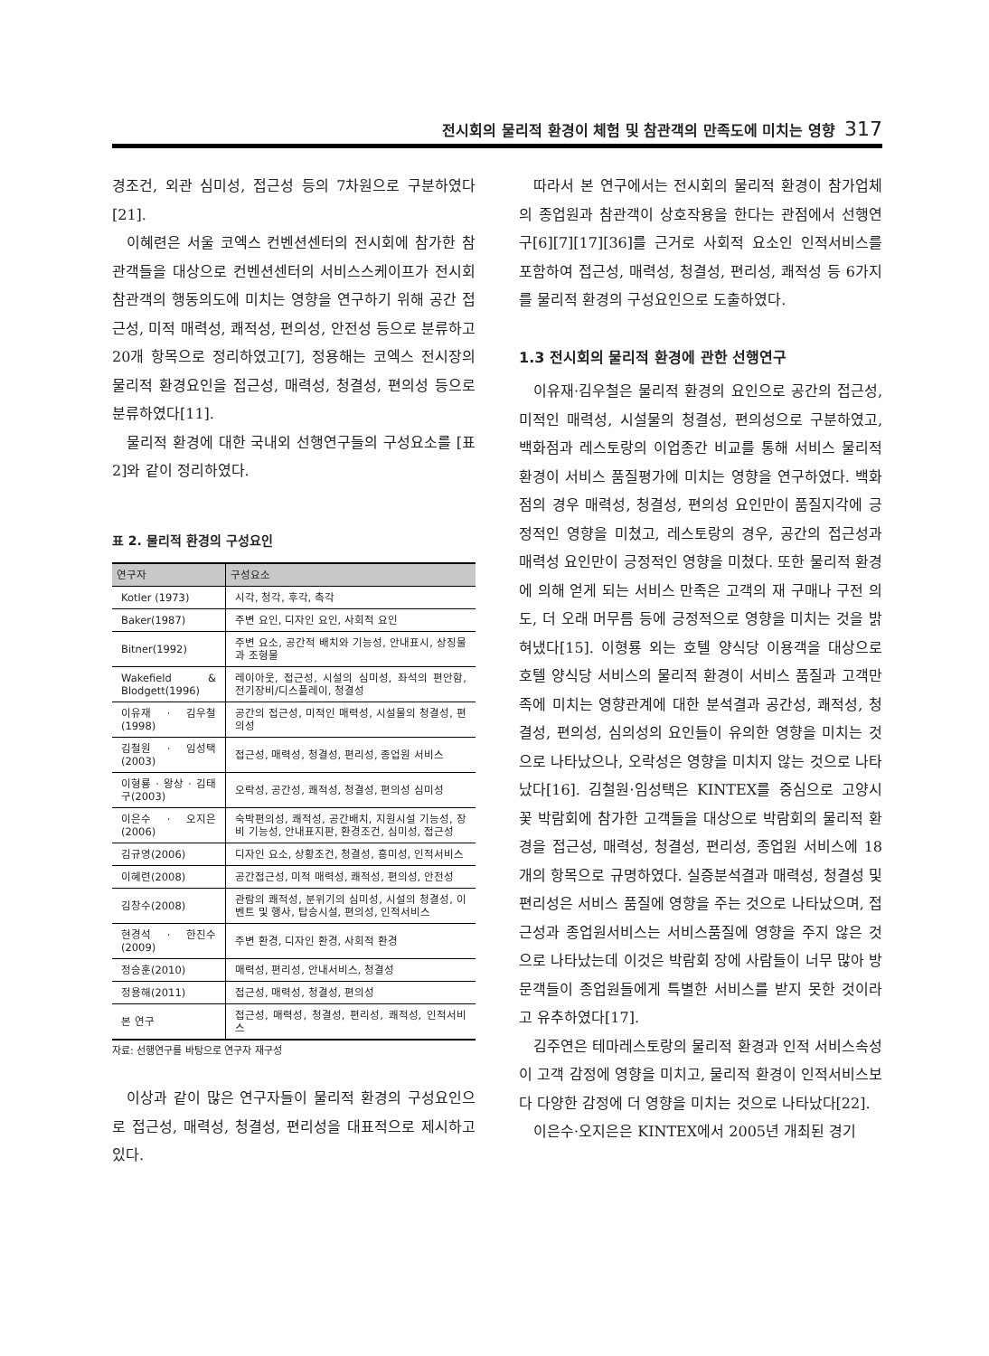전시회의 물리적 환경이 체험 및 참관객의 만족도에 미치는 영향 317
경조건, 외관 심미성, 접근성 등의 7차원으로 구분하였다[21].
이혜련은 서울 코엑스 컨벤션센터의 전시회에 참가한 참관객들을 대상으로 컨벤션센터의 서비스스케이프가 전시회참관객의 행동의도에 미치는 영향을 연구하기 위해 공간 접근성, 미적 매력성, 쾌적성, 편의성, 안전성 등으로 분류하고 20개 항목으로 정리하였고[7], 정용해는 코엑스 전시장의 물리적 환경요인을 접근성, 매력성, 청결성, 편의성 등으로 분류하였다[11].
물리적 환경에 대한 국내외 선행연구들의 구성요소를 [표 2]와 같이 정리하였다.
표 2. 물리적 환경의 구성요인
| 연구자 | 구성요소 |
| --- | --- |
| Kotler (1973) | 시각, 청각, 후각, 촉각 |
| Baker(1987) | 주변 요인, 디자인 요인, 사회적 요인 |
| Bitner(1992) | 주변 요소, 공간적 배치와 기능성, 안내표시, 상징물과 조형물 |
| Wakefield & Blodgett(1996) | 레이아웃, 접근성, 시설의 심미성, 좌석의 편안함, 전기장비/디스플레이, 청결성 |
| 이유재 · 김우철(1998) | 공간의 접근성, 미적인 매력성, 시설물의 청결성, 편의성 |
| 김철원 · 임성택(2003) | 접근성, 매력성, 청결성, 편리성, 종업원 서비스 |
| 이형룡 · 왕상 · 김태구(2003) | 오락성, 공간성, 쾌적성, 청결성, 편의성 심미성 |
| 이은수 · 오지은(2006) | 숙박편의성, 쾌적성, 공간배치, 지원시설 기능성, 장비 기능성, 안내표지판, 환경조건, 심미성, 접근성 |
| 김규영(2006) | 디자인 요소, 상황조건, 청결성, 흥미성, 인적서비스 |
| 이혜련(2008) | 공간접근성, 미적 매력성, 쾌적성, 편의성, 안전성 |
| 김창수(2008) | 관람의 쾌적성, 분위기의 심미성, 시설의 청결성, 이벤트 및 행사, 탑승시설, 편의성, 인적서비스 |
| 현경석 · 한진수(2009) | 주변 환경, 디자인 환경, 사회적 환경 |
| 정승훈(2010) | 매력성, 편리성, 안내서비스, 청결성 |
| 정용해(2011) | 접근성, 매력성, 청결성, 편의성 |
| 본 연구 | 접근성, 매력성, 청결성, 편리성, 쾌적성, 인적서비스 |
자료: 선행연구를 바탕으로 연구자 재구성
이상과 같이 많은 연구자들이 물리적 환경의 구성요인으로 접근성, 매력성, 청결성, 편리성을 대표적으로 제시하고 있다.
따라서 본 연구에서는 전시회의 물리적 환경이 참가업체의 종업원과 참관객이 상호작용을 한다는 관점에서 선행연구[6][7][17][36]를 근거로 사회적 요소인 인적서비스를 포함하여 접근성, 매력성, 청결성, 편리성, 쾌적성 등 6가지를 물리적 환경의 구성요인으로 도출하였다.
1.3 전시회의 물리적 환경에 관한 선행연구
이유재·김우철은 물리적 환경의 요인으로 공간의 접근성, 미적인 매력성, 시설물의 청결성, 편의성으로 구분하였고, 백화점과 레스토랑의 이업종간 비교를 통해 서비스 물리적 환경이 서비스 품질평가에 미치는 영향을 연구하였다. 백화점의 경우 매력성, 청결성, 편의성 요인만이 품질지각에 긍정적인 영향을 미쳤고, 레스토랑의 경우, 공간의 접근성과 매력성 요인만이 긍정적인 영향을 미쳤다. 또한 물리적 환경에 의해 얻게 되는 서비스 만족은 고객의 재 구매나 구전 의도, 더 오래 머무름 등에 긍정적으로 영향을 미치는 것을 밝혀냈다[15]. 이형룡 외는 호텔 양식당 이용객을 대상으로 호텔 양식당 서비스의 물리적 환경이 서비스 품질과 고객만족에 미치는 영향관계에 대한 분석결과 공간성, 쾌적성, 청결성, 편의성, 심의성의 요인들이 유의한 영향을 미치는 것으로 나타났으나, 오락성은 영향을 미치지 않는 것으로 나타났다[16]. 김철원·임성택은 KINTEX를 중심으로 고양시 꽃 박람회에 참가한 고객들을 대상으로 박람회의 물리적 환경을 접근성, 매력성, 청결성, 편리성, 종업원 서비스에 18개의 항목으로 규명하였다. 실증분석결과 매력성, 청결성 및 편리성은 서비스 품질에 영향을 주는 것으로 나타났으며, 접근성과 종업원서비스는 서비스품질에 영향을 주지 않은 것으로 나타났는데 이것은 박람회 장에 사람들이 너무 많아 방문객들이 종업원들에게 특별한 서비스를 받지 못한 것이라고 유추하였다[17].
김주연은 테마레스토랑의 물리적 환경과 인적 서비스속성이 고객 감정에 영향을 미치고, 물리적 환경이 인적서비스보다 다양한 감정에 더 영향을 미치는 것으로 나타났다[22].
이은수·오지은은 KINTEX에서 2005년 개최된 경기